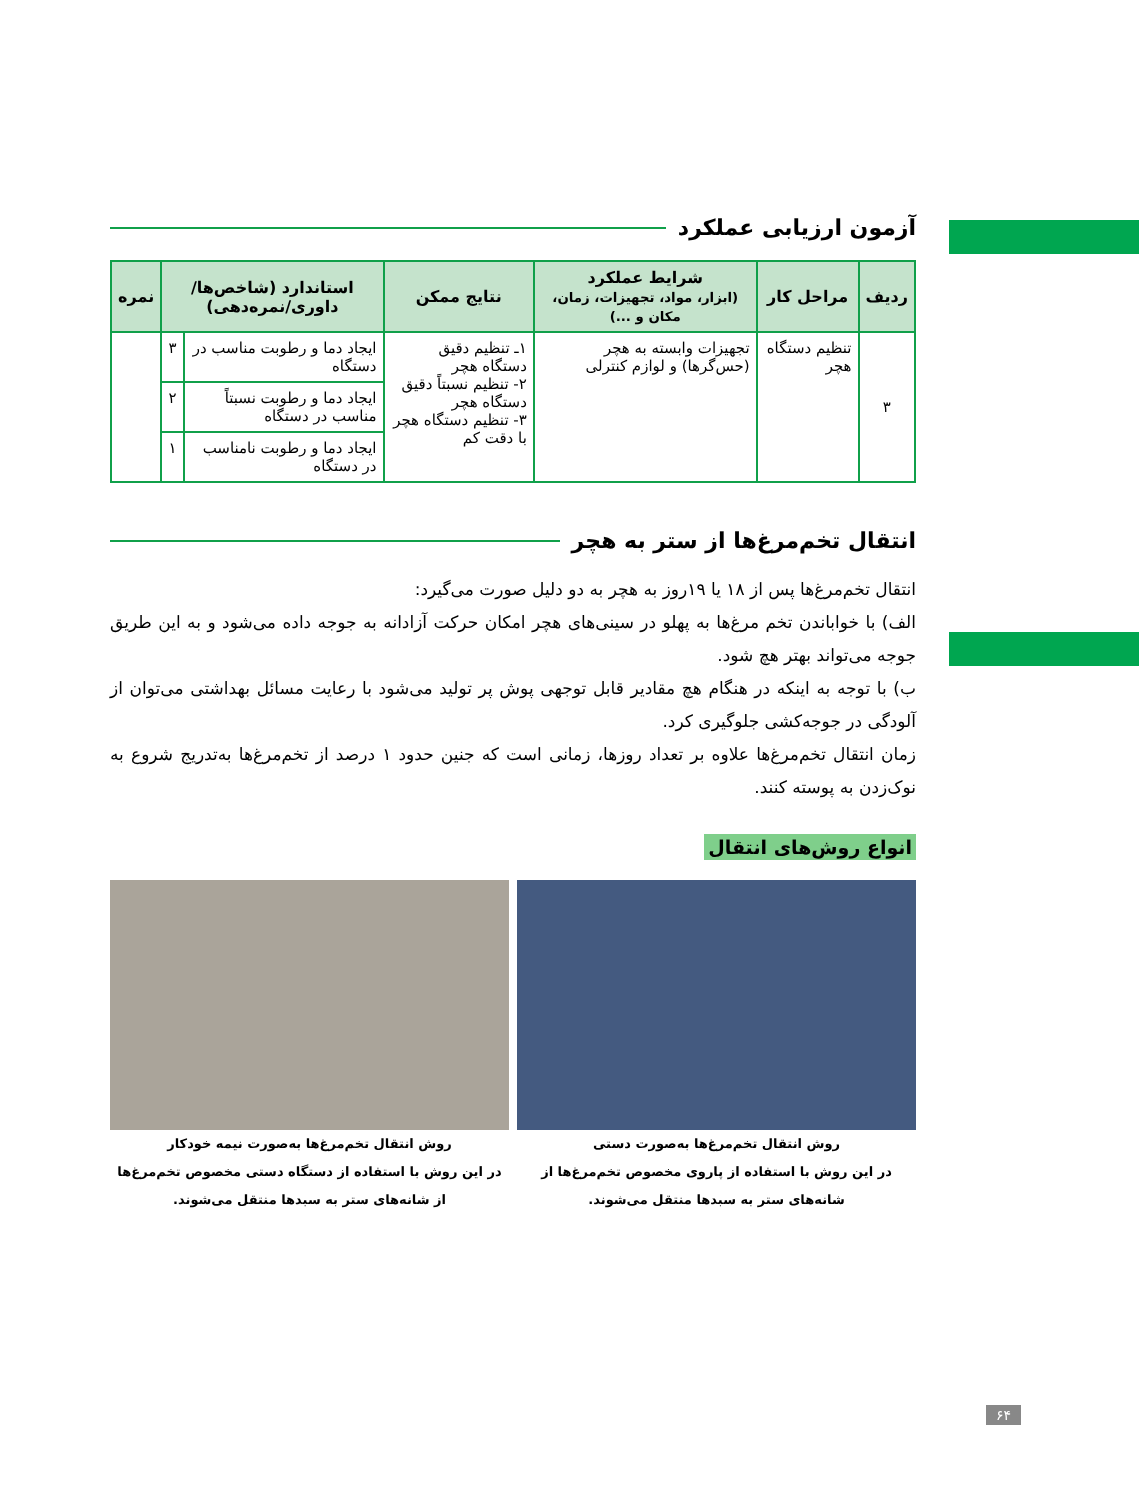آزمون ارزیابی عملکرد
| ردیف | مراحل کار | شرایط عملکرد (ابزار، مواد، تجهیزات، زمان، مکان و ...) | نتایج ممکن | استاندارد (شاخص‌ها/ داوری/نمره‌دهی) | | نمره |
| --- | --- | --- | --- | --- | --- | --- |
| ۳ | تنظیم دستگاه هچر | تجهیزات وابسته به هچر (حس‌گرها) و لوازم کنترلی | ۱ـ تنظیم دقیق دستگاه هچر ۲- تنظیم نسبتاً دقیق دستگاه هچر ۳- تنظیم دستگاه هچر با دقت کم | ایجاد دما و رطوبت مناسب در دستگاه | ۳ | |
| | | | | ایجاد دما و رطوبت نسبتاً مناسب در دستگاه | ۲ | |
| | | | | ایجاد دما و رطوبت نامناسب در دستگاه | ۱ | |
انتقال تخم‌مرغ‌ها از ستر به هچر
انتقال تخم‌مرغ‌ها پس از ۱۸ یا ۱۹روز به هچر به دو دلیل صورت می‌گیرد:
الف) با خواباندن تخم مرغ‌ها به پهلو در سینی‌های هچر امکان حرکت آزادانه به جوجه داده می‌شود و به این طریق جوجه می‌تواند بهتر هچ شود.
ب) با توجه به اینکه در هنگام هچ مقادیر قابل توجهی پوش پر تولید می‌شود با رعایت مسائل بهداشتی می‌توان از آلودگی در جوجه‌کشی جلوگیری کرد.
زمان انتقال تخم‌مرغ‌ها علاوه بر تعداد روزها، زمانی است که جنین حدود ۱ درصد از تخم‌مرغ‌ها به‌تدریج شروع به نوک‌زدن به پوسته کنند.
انواع روش‌های انتقال
روش انتقال تخم‌مرغ‌ها به‌صورت دستی
در این روش با استفاده از پاروی مخصوص تخم‌مرغ‌ها از شانه‌های ستر به سبدها منتقل می‌شوند.
روش انتقال تخم‌مرغ‌ها به‌صورت نیمه خودکار
در این روش با استفاده از دستگاه دستی مخصوص تخم‌مرغ‌ها از شانه‌های ستر به سبدها منتقل می‌شوند.
۶۴